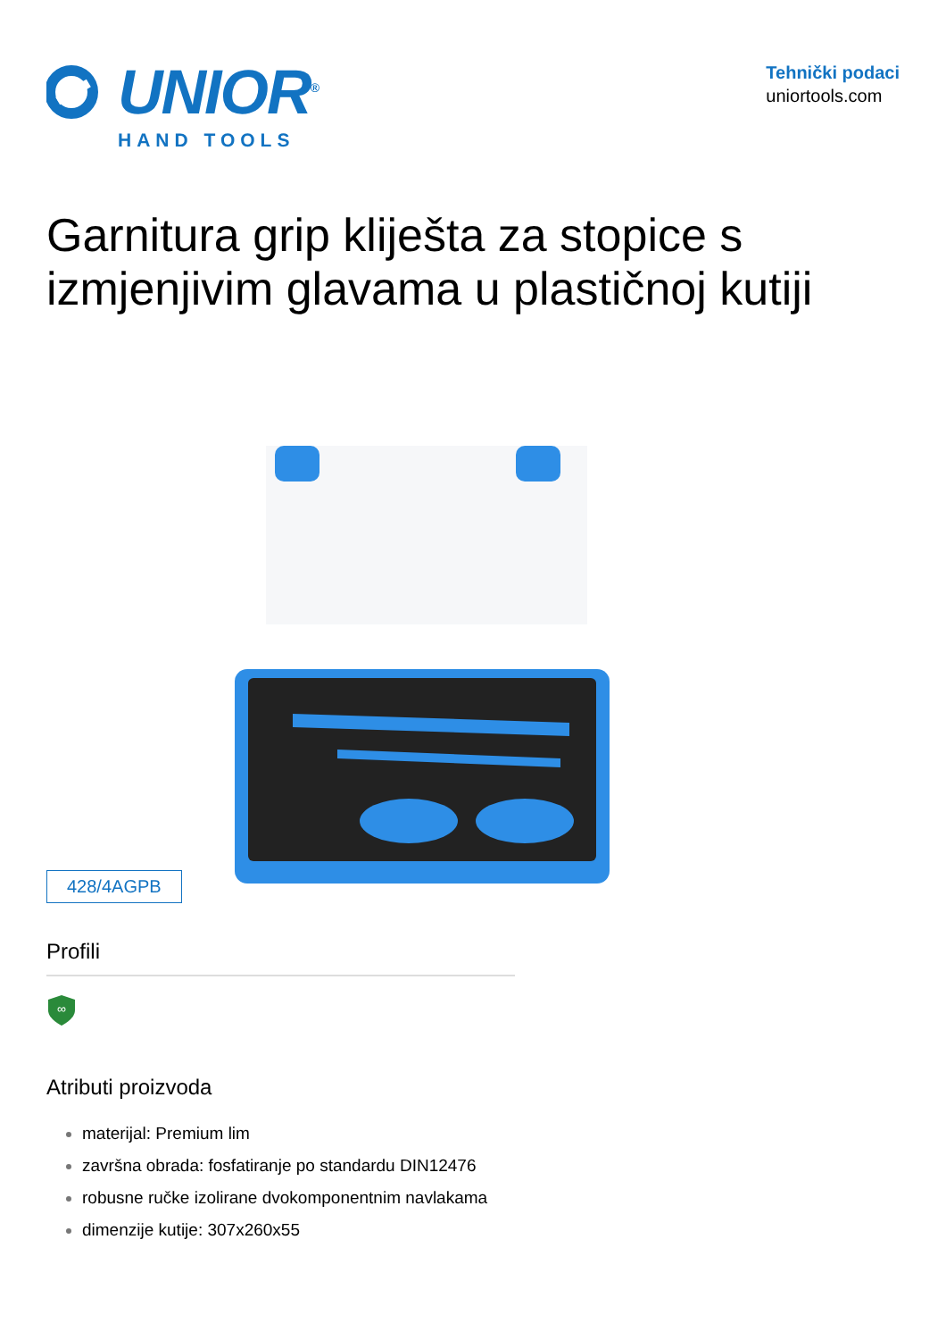UNIOR<sup>®</sup>
HAND TOOLS
Tehnički podaci
uniortools.com
Garnitura grip kliješta za stopice s izmjenjivim glavama u plastičnoj kutiji
428/4AGPB
Profili
∞
Atributi proizvoda
materijal: Premium lim
završna obrada: fosfatiranje po standardu DIN12476
robusne ručke izolirane dvokomponentnim navlakama
dimenzije kutije: 307x260x55